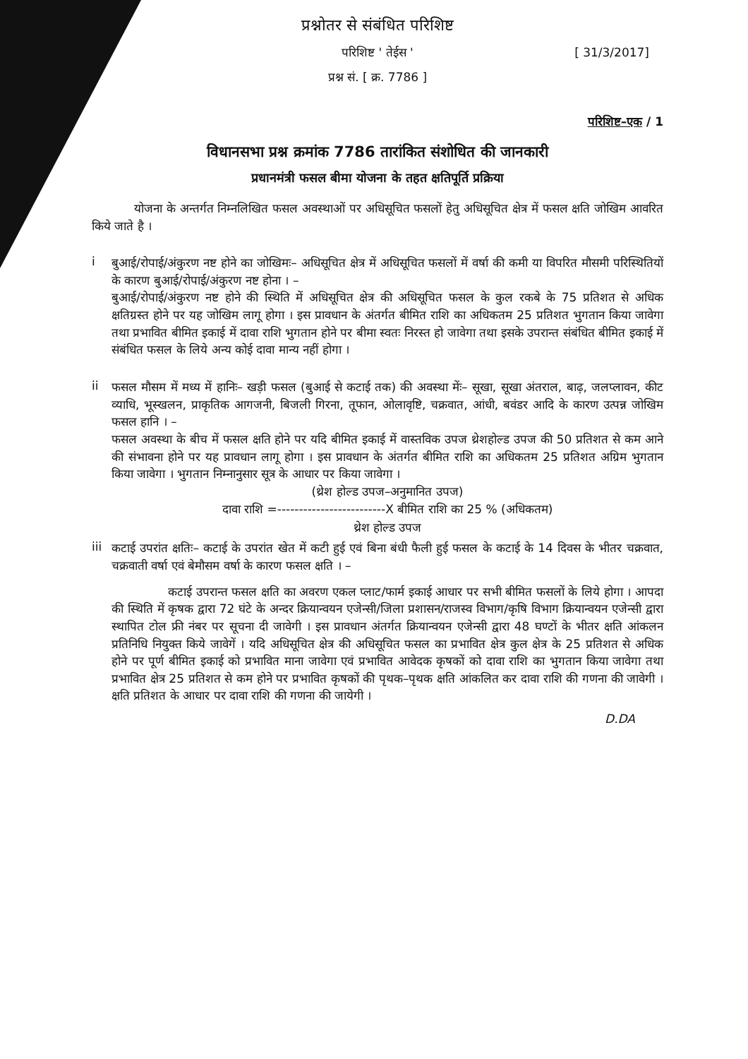प्रश्नोतर से संबंधित परिशिष्ट
परिशिष्ट ' तेईस ' [ 31/3/2017]
प्रश्न सं. [ क्र. 7786 ]
परिशिष्ट–एक / 1
विधानसभा प्रश्न क्रमांक 7786 तारांकित संशोधित की जानकारी
प्रधानमंत्री फसल बीमा योजना के तहत क्षतिपूर्ति प्रक्रिया
योजना के अन्तर्गत निम्नलिखित फसल अवस्थाओं पर अधिसूचित फसलों हेतु अधिसूचित क्षेत्र में फसल क्षति जोखिम आवरित किये जाते है ।
i
बुआई/रोपाई/अंकुरण नष्ट होने का जोखिमः– अधिसूचित क्षेत्र में अधिसूचित फसलों में वर्षा की कमी या विपरित मौसमी परिस्थितियों के कारण बुआई/रोपाई/अंकुरण नष्ट होना । –
बुआई/रोपाई/अंकुरण नष्ट होने की स्थिति में अधिसूचित क्षेत्र की अधिसूचित फसल के कुल रकबे के 75 प्रतिशत से अधिक क्षतिग्रस्त होने पर यह जोखिम लागू होगा । इस प्रावधान के अंतर्गत बीमित राशि का अधिकतम 25 प्रतिशत भुगतान किया जावेगा तथा प्रभावित बीमित इकाई में दावा राशि भुगतान होने पर बीमा स्वतः निरस्त हो जावेगा तथा इसके उपरान्त संबंधित बीमित इकाई में संबंधित फसल के लिये अन्य कोई दावा मान्य नहीं होगा ।
ii
फसल मौसम में मध्य में हानिः– खड़ी फसल (बुआई से कटाई तक) की अवस्था मेंः– सूखा, सूखा अंतराल, बाढ़, जलप्लावन, कीट व्याधि, भूस्खलन, प्राकृतिक आगजनी, बिजली गिरना, तूफान, ओलावृष्टि, चक्रवात, आंधी, बवंडर आदि के कारण उत्पन्न जोखिम फसल हानि । –
फसल अवस्था के बीच में फसल क्षति होने पर यदि बीमित इकाई में वास्तविक उपज थ्रेशहोल्ड उपज की 50 प्रतिशत से कम आने की संभावना होने पर यह प्रावधान लागू होगा । इस प्रावधान के अंतर्गत बीमित राशि का अधिकतम 25 प्रतिशत अग्रिम भुगतान किया जावेगा । भुगतान निम्नानुसार सूत्र के आधार पर किया जावेगा ।
(थ्रेश होल्ड उपज–अनुमानित उपज)
दावा राशि =-------------------------X बीमित राशि का 25 % (अधिकतम)
थ्रेश होल्ड उपज
iii
कटाई उपरांत क्षतिः– कटाई के उपरांत खेत में कटी हुई एवं बिना बंधी फैली हुई फसल के कटाई के 14 दिवस के भीतर चक्रवात, चक्रवाती वर्षा एवं बेमौसम वर्षा के कारण फसल क्षति । –
कटाई उपरान्त फसल क्षति का अवरण एकल प्लाट/फार्म इकाई आधार पर सभी बीमित फसलों के लिये होगा । आपदा की स्थिति में कृषक द्वारा 72 घंटे के अन्दर क्रियान्वयन एजेन्सी/जिला प्रशासन/राजस्व विभाग/कृषि विभाग क्रियान्वयन एजेन्सी द्वारा स्थापित टोल फ्री नंबर पर सूचना दी जावेगी । इस प्रावधान अंतर्गत क्रियान्वयन एजेन्सी द्वारा 48 घण्टों के भीतर क्षति आंकलन प्रतिनिधि नियुक्त किये जावेगें । यदि अधिसूचित क्षेत्र की अधिसूचित फसल का प्रभावित क्षेत्र कुल क्षेत्र के 25 प्रतिशत से अधिक होने पर पूर्ण बीमित इकाई को प्रभावित माना जावेगा एवं प्रभावित आवेदक कृषकों को दावा राशि का भुगतान किया जावेगा तथा प्रभावित क्षेत्र 25 प्रतिशत से कम होने पर प्रभावित कृषकों की पृथक–पृथक क्षति आंकलित कर दावा राशि की गणना की जावेगी । क्षति प्रतिशत के आधार पर दावा राशि की गणना की जायेगी ।
D.DA